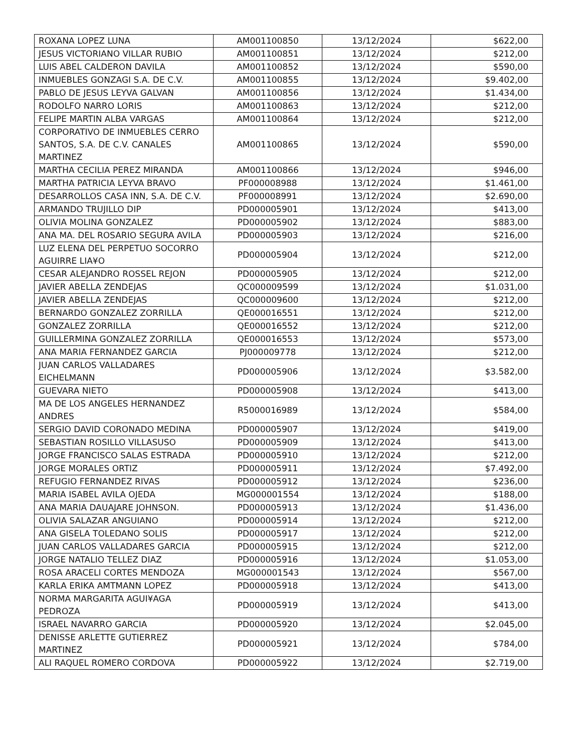| ROXANA LOPEZ LUNA | AM001100850 | 13/12/2024 | $622,00 |
| JESUS VICTORIANO VILLAR RUBIO | AM001100851 | 13/12/2024 | $212,00 |
| LUIS ABEL CALDERON DAVILA | AM001100852 | 13/12/2024 | $590,00 |
| INMUEBLES GONZAGI S.A. DE C.V. | AM001100855 | 13/12/2024 | $9.402,00 |
| PABLO DE JESUS LEYVA GALVAN | AM001100856 | 13/12/2024 | $1.434,00 |
| RODOLFO NARRO LORIS | AM001100863 | 13/12/2024 | $212,00 |
| FELIPE MARTIN ALBA VARGAS | AM001100864 | 13/12/2024 | $212,00 |
| CORPORATIVO DE INMUEBLES CERRO SANTOS, S.A. DE C.V. CANALES MARTINEZ | AM001100865 | 13/12/2024 | $590,00 |
| MARTHA CECILIA PEREZ MIRANDA | AM001100866 | 13/12/2024 | $946,00 |
| MARTHA PATRICIA LEYVA BRAVO | PF000008988 | 13/12/2024 | $1.461,00 |
| DESARROLLOS CASA INN, S.A. DE C.V. | PF000008991 | 13/12/2024 | $2.690,00 |
| ARMANDO TRUJILLO DIP | PD000005901 | 13/12/2024 | $413,00 |
| OLIVIA MOLINA GONZALEZ | PD000005902 | 13/12/2024 | $883,00 |
| ANA MA. DEL ROSARIO SEGURA AVILA | PD000005903 | 13/12/2024 | $216,00 |
| LUZ ELENA DEL PERPETUO SOCORRO AGUIRRE LIA¥O | PD000005904 | 13/12/2024 | $212,00 |
| CESAR ALEJANDRO ROSSEL REJON | PD000005905 | 13/12/2024 | $212,00 |
| JAVIER ABELLA ZENDEJAS | QC000009599 | 13/12/2024 | $1.031,00 |
| JAVIER ABELLA ZENDEJAS | QC000009600 | 13/12/2024 | $212,00 |
| BERNARDO GONZALEZ ZORRILLA | QE000016551 | 13/12/2024 | $212,00 |
| GONZALEZ ZORRILLA | QE000016552 | 13/12/2024 | $212,00 |
| GUILLERMINA GONZALEZ ZORRILLA | QE000016553 | 13/12/2024 | $573,00 |
| ANA MARIA FERNANDEZ GARCIA | PJ000009778 | 13/12/2024 | $212,00 |
| JUAN CARLOS VALLADARES EICHELMANN | PD000005906 | 13/12/2024 | $3.582,00 |
| GUEVARA NIETO | PD000005908 | 13/12/2024 | $413,00 |
| MA DE LOS ANGELES HERNANDEZ ANDRES | R5000016989 | 13/12/2024 | $584,00 |
| SERGIO DAVID CORONADO MEDINA | PD000005907 | 13/12/2024 | $419,00 |
| SEBASTIAN ROSILLO VILLASUSO | PD000005909 | 13/12/2024 | $413,00 |
| JORGE FRANCISCO SALAS ESTRADA | PD000005910 | 13/12/2024 | $212,00 |
| JORGE MORALES ORTIZ | PD000005911 | 13/12/2024 | $7.492,00 |
| REFUGIO FERNANDEZ RIVAS | PD000005912 | 13/12/2024 | $236,00 |
| MARIA ISABEL AVILA OJEDA | MG000001554 | 13/12/2024 | $188,00 |
| ANA MARIA DAUAJARE JOHNSON. | PD000005913 | 13/12/2024 | $1.436,00 |
| OLIVIA SALAZAR ANGUIANO | PD000005914 | 13/12/2024 | $212,00 |
| ANA GISELA TOLEDANO SOLIS | PD000005917 | 13/12/2024 | $212,00 |
| JUAN CARLOS VALLADARES GARCIA | PD000005915 | 13/12/2024 | $212,00 |
| JORGE NATALIO TELLEZ DIAZ | PD000005916 | 13/12/2024 | $1.053,00 |
| ROSA ARACELI CORTES MENDOZA | MG000001543 | 13/12/2024 | $567,00 |
| KARLA ERIKA AMTMANN LOPEZ | PD000005918 | 13/12/2024 | $413,00 |
| NORMA MARGARITA AGUI¥AGA PEDROZA | PD000005919 | 13/12/2024 | $413,00 |
| ISRAEL NAVARRO GARCIA | PD000005920 | 13/12/2024 | $2.045,00 |
| DENISSE ARLETTE GUTIERREZ MARTINEZ | PD000005921 | 13/12/2024 | $784,00 |
| ALI RAQUEL ROMERO CORDOVA | PD000005922 | 13/12/2024 | $2.719,00 |